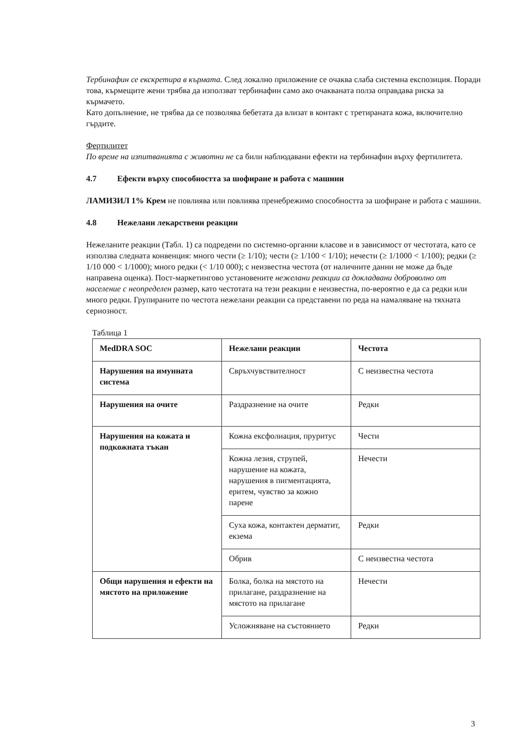Тербинафин се екскретира в кърмата. След локално приложение се очаква слаба системна експозиция. Поради това, кърмещите жени трябва да използват тербинафин само ако очакваната полза оправдава риска за кърмачето.
Като допълнение, не трябва да се позволява бебетата да влизат в контакт с третираната кожа, включително гърдите.
Фертилитет
По време на изпитванията с животни не са били наблюдавани ефекти на тербинафин върху фертилитета.
4.7 Ефекти върху способността за шофиране и работа с машини
ЛАМИЗИЛ 1% Крем не повлиява или повлиява пренебрежимо способността за шофиране и работа с машини.
4.8 Нежелани лекарствени реакции
Нежеланите реакции (Табл. 1) са подредени по системно-органни класове и в зависимост от честотата, като се използва следната конвенция: много чести (≥ 1/10); чести (≥ 1/100 < 1/10); нечести (≥ 1/1000 < 1/100); редки (≥ 1/10 000 < 1/1000); много редки (< 1/10 000); с неизвестна честота (от наличните данни не може да бъде направена оценка). Пост-маркетингово установените нежелани реакции са докладвани доброволно от население с неопределен размер, като честотата на тези реакции е неизвестна, по-вероятно е да са редки или много редки. Групираните по честота нежелани реакции са представени по реда на намаляване на тяхната сериозност.
Таблица 1
| MedDRA SOC | Нежелани реакции | Честота |
| --- | --- | --- |
| Нарушения на имунната система | Свръхчувствителност | С неизвестна честота |
| Нарушения на очите | Раздразнение на очите | Редки |
| Нарушения на кожата и подкожната тъкан | Кожна ексфолиация, пруритус | Чести |
| | Кожна лезия, струпей, нарушение на кожата, нарушения в пигментацията, еритем, чувство за кожно парене | Нечести |
| | Суха кожа, контактен дерматит, екзема | Редки |
| | Обрив | С неизвестна честота |
| Общи нарушения и ефекти на мястото на приложение | Болка, болка на мястото на прилагане, раздразнение на мястото на прилагане | Нечести |
| | Усложняване на състоянието | Редки |
3